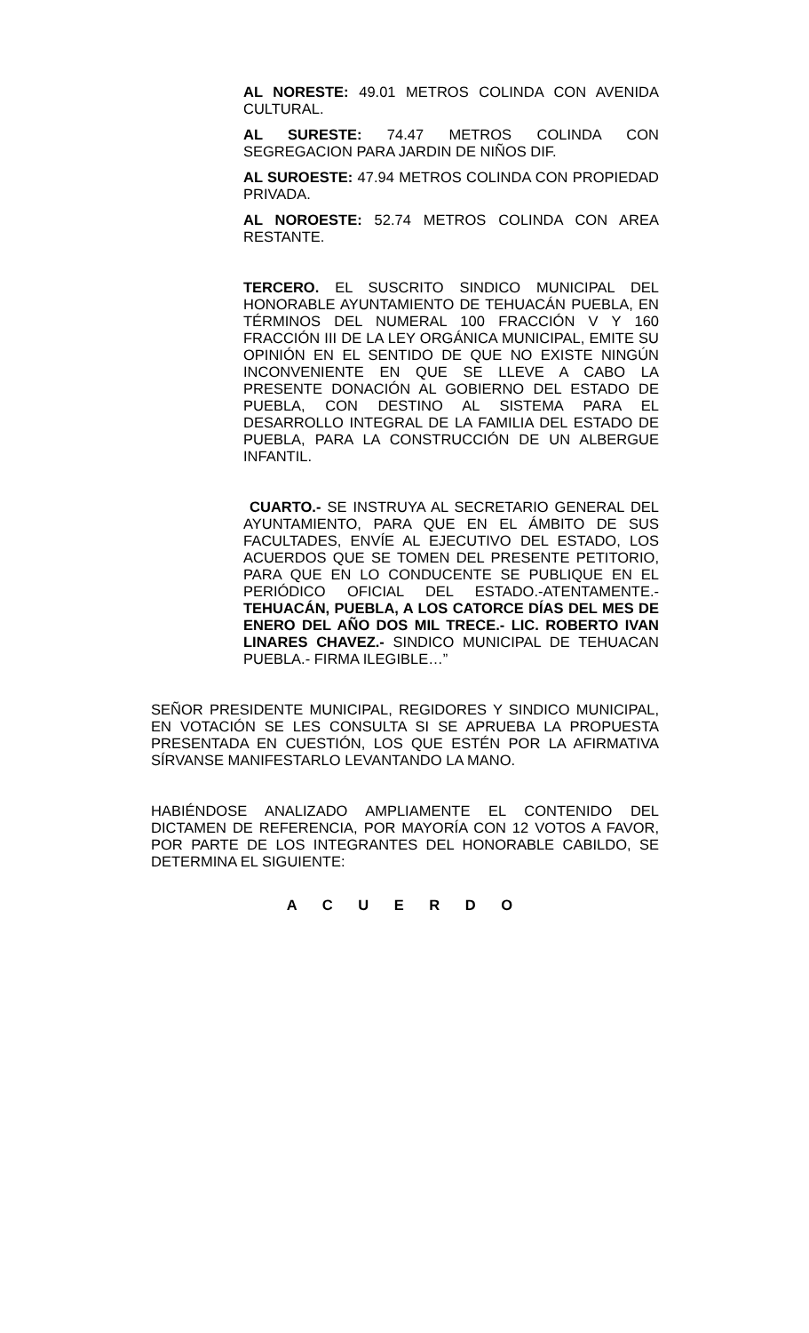AL NORESTE: 49.01 METROS COLINDA CON AVENIDA CULTURAL.
AL SURESTE: 74.47 METROS COLINDA CON SEGREGACION PARA JARDIN DE NIÑOS DIF.
AL SUROESTE: 47.94 METROS COLINDA CON PROPIEDAD PRIVADA.
AL NOROESTE: 52.74 METROS COLINDA CON AREA RESTANTE.
TERCERO. EL SUSCRITO SINDICO MUNICIPAL DEL HONORABLE AYUNTAMIENTO DE TEHUACÁN PUEBLA, EN TÉRMINOS DEL NUMERAL 100 FRACCIÓN V Y 160 FRACCIÓN III DE LA LEY ORGÁNICA MUNICIPAL, EMITE SU OPINIÓN EN EL SENTIDO DE QUE NO EXISTE NINGÚN INCONVENIENTE EN QUE SE LLEVE A CABO LA PRESENTE DONACIÓN AL GOBIERNO DEL ESTADO DE PUEBLA, CON DESTINO AL SISTEMA PARA EL DESARROLLO INTEGRAL DE LA FAMILIA DEL ESTADO DE PUEBLA, PARA LA CONSTRUCCIÓN DE UN ALBERGUE INFANTIL.
CUARTO.- SE INSTRUYA AL SECRETARIO GENERAL DEL AYUNTAMIENTO, PARA QUE EN EL ÁMBITO DE SUS FACULTADES, ENVÍE AL EJECUTIVO DEL ESTADO, LOS ACUERDOS QUE SE TOMEN DEL PRESENTE PETITORIO, PARA QUE EN LO CONDUCENTE SE PUBLIQUE EN EL PERIÓDICO OFICIAL DEL ESTADO.-ATENTAMENTE.- TEHUACÁN, PUEBLA, A LOS CATORCE DÍAS DEL MES DE ENERO DEL AÑO DOS MIL TRECE.- LIC. ROBERTO IVAN LINARES CHAVEZ.- SINDICO MUNICIPAL DE TEHUACAN PUEBLA.- FIRMA ILEGIBLE…”
SEÑOR PRESIDENTE MUNICIPAL, REGIDORES Y SINDICO MUNICIPAL, EN VOTACIÓN SE LES CONSULTA SI SE APRUEBA LA PROPUESTA PRESENTADA EN CUESTIÓN, LOS QUE ESTÉN POR LA AFIRMATIVA SÍRVANSE MANIFESTARLO LEVANTANDO LA MANO.
HABIÉNDOSE ANALIZADO AMPLIAMENTE EL CONTENIDO DEL DICTAMEN DE REFERENCIA, POR MAYORÍA CON 12 VOTOS A FAVOR, POR PARTE DE LOS INTEGRANTES DEL HONORABLE CABILDO, SE DETERMINA EL SIGUIENTE:
A C U E R D O